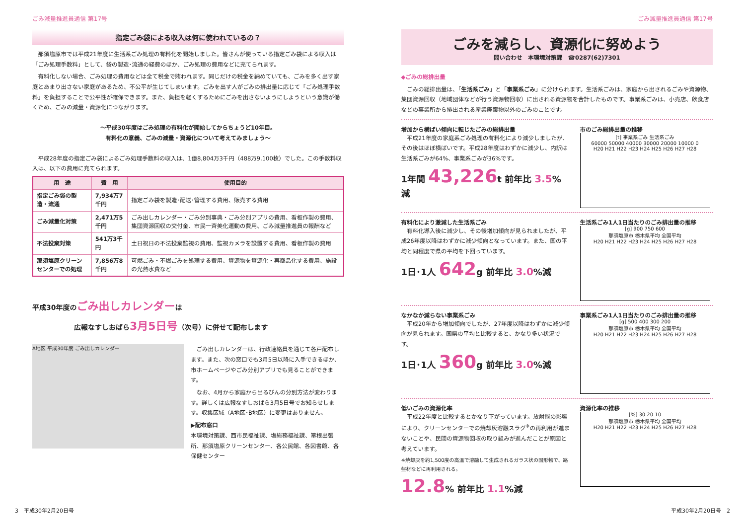ごみ減量推進員通信 第17号
指定ごみ袋による収入は何に使われているの？
　那須塩原市では平成21年度に生活系ごみ処理の有料化を開始しました。皆さんが使っている指定ごみ袋による収入は「ごみ処理手数料」として、袋の製造･流通の経費のほか、ごみ処理の費用などに充てられます。
　有料化しない場合、ごみ処理の費用などは全て税金で賄われます。同じだけの税金を納めていても、ごみを多く出す家庭とあまり出さない家庭があるため、不公平が生じてしまいます。ごみを出す人がごみの排出量に応じて「ごみ処理手数料」を負担することで公平性が確保できます。また、負担を軽くするためにごみを出さないようにしようという意識が働くため、ごみの減量・資源化につながります。
～平成30年度はごみ処理の有料化が開始してからちょうど10年目。
有料化の意義、ごみの減量・資源化について考えてみましょう～
　平成28年度の指定ごみ袋によるごみ処理手数料の収入は、1億8,804万3千円（488万9,100枚）でした。この手数料収入は、以下の費用に充てられます。
| 用 途 | 費 用 | 使用目的 |
| --- | --- | --- |
| 指定ごみ袋の製造・流通 | 7,934万7千円 | 指定ごみ袋を製造･配送･管理する費用、販売する費用 |
| ごみ減量化対策 | 2,471万5千円 | ごみ出しカレンダー・ごみ分別事典・ごみ分別アプリの費用、看板作製の費用、集団資源回収の交付金、市民一斉美化運動の費用、ごみ減量推進員の報酬など |
| 不法投棄対策 | 541万3千円 | 土日祝日の不法投棄監視の費用、監視カメラを設置する費用、看板作製の費用 |
| 那須塩原クリーンセンターでの処理 | 7,856万8千円 | 可燃ごみ・不燃ごみを処理する費用、資源物を資源化・再商品化する費用、施設の光熱水費など |
平成30年度のごみ出しカレンダーは
　　　　　　広報なすしおばら3月5日号（次号）に併せて配布します
A地区 平成30年度 ごみ出しカレンダー
　ごみ出しカレンダーは、行政連絡員を通じて各戸配布します。また、次の窓口でも3月5日以降に入手できるほか、市ホームページやごみ分別アプリでも見ることができます。
　なお、4月から家庭から出るびんの分別方法が変わります。詳しくは広報なすしおばら3月5日号でお知らせします。収集区域（A地区･B地区）に変更はありません。
▶配布窓口
本環境対策課、西市民福祉課、塩総務福祉課、箒根出張所、那須塩原クリーンセンター、各公民館、各図書館、各保健センター
ごみ減量推進員通信 第17号
ごみを減らし、資源化に努めよう
問い合わせ　本環境対策課　☎0287(62)7301
◆ごみの総排出量
　ごみの総排出量は、「生活系ごみ」と「事業系ごみ」に分けられます。生活系ごみは、家庭から出されるごみや資源物、集団資源回収（地域団体などが行う資源物回収）に出される資源物を合計したものです。事業系ごみは、小売店、飲食店などの事業所から排出される産業廃棄物以外のごみのことです。
増加から横ばい傾向に転じたごみの総排出量
　平成21年度の家庭系ごみ処理の有料化により減少しましたが、その後はほぼ横ばいです。平成28年度はわずかに減少し、内訳は生活系ごみが64%、事業系ごみが36%です。
1年間 43,226t 前年比 3.5%減
市のごみ総排出量の推移
[t] 事業系ごみ 生活系ごみ
60000 50000 40000 30000 20000 10000 0
H20 H21 H22 H23 H24 H25 H26 H27 H28
有料化により激減した生活系ごみ
　有料化導入後に減少し、その後増加傾向が見られましたが、平成26年度以降はわずかに減少傾向となっています。また、国の平均と同程度で県の平均を下回っています。
1日･1人 642g 前年比 3.0%減
生活系ごみ1人1日当たりのごみ排出量の推移
[g] 900 750 600
那須塩原市 栃木県平均 全国平均
H20 H21 H22 H23 H24 H25 H26 H27 H28
なかなか減らない事業系ごみ
　平成20年から増加傾向でしたが、27年度以降はわずかに減少傾向が見られます。国県の平均と比較すると、かなり多い状況です。
1日･1人 360g 前年比 3.0%減
事業系ごみ1人1日当たりのごみ排出量の推移
[g] 500 400 300 200
那須塩原市 栃木県平均 全国平均
H20 H21 H22 H23 H24 H25 H26 H27 H28
低いごみの資源化率
　平成22年度と比較するとかなり下がっています。放射能の影響により、クリーンセンターでの焼却灰溶融スラグ<sup>※</sup>の再利用が進まないことや、民間の資源物回収の取り組みが進んだことが原因と考えています。
※焼却灰を約1,500度の高温で溶融して生成されるガラス状の固形物で、路盤材などに再利用される。
12.8% 前年比 1.1%減
資源化率の推移
[%] 30 20 10
那須塩原市 栃木県平均 全国平均
H20 H21 H22 H23 H24 H25 H26 H27 H28
3　平成30年2月20日号 平成30年2月20日号　2